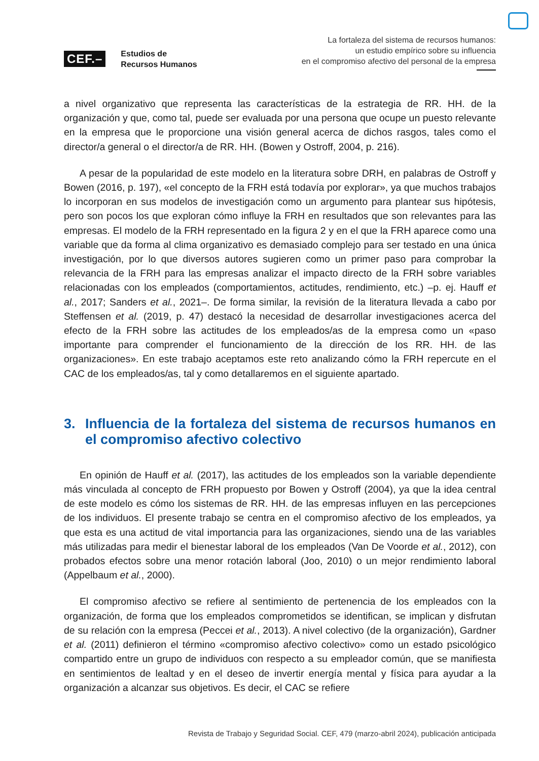CEF.–
Estudios de
Recursos Humanos
La fortaleza del sistema de recursos humanos:
un estudio empírico sobre su influencia
en el compromiso afectivo del personal de la empresa
a nivel organizativo que representa las características de la estrategia de RR. HH. de la organización y que, como tal, puede ser evaluada por una persona que ocupe un puesto relevante en la empresa que le proporcione una visión general acerca de dichos rasgos, tales como el director/a general o el director/a de RR. HH. (Bowen y Ostroff, 2004, p. 216).
A pesar de la popularidad de este modelo en la literatura sobre DRH, en palabras de Ostroff y Bowen (2016, p. 197), «el concepto de la FRH está todavía por explorar», ya que muchos trabajos lo incorporan en sus modelos de investigación como un argumento para plantear sus hipótesis, pero son pocos los que exploran cómo influye la FRH en resultados que son relevantes para las empresas. El modelo de la FRH representado en la figura 2 y en el que la FRH aparece como una variable que da forma al clima organizativo es demasiado complejo para ser testado en una única investigación, por lo que diversos autores sugieren como un primer paso para comprobar la relevancia de la FRH para las empresas analizar el impacto directo de la FRH sobre variables relacionadas con los empleados (comportamientos, actitudes, rendimiento, etc.) –p. ej. Hauff et al., 2017; Sanders et al., 2021–. De forma similar, la revisión de la literatura llevada a cabo por Steffensen et al. (2019, p. 47) destacó la necesidad de desarrollar investigaciones acerca del efecto de la FRH sobre las actitudes de los empleados/as de la empresa como un «paso importante para comprender el funcionamiento de la dirección de los RR. HH. de las organizaciones». En este trabajo aceptamos este reto analizando cómo la FRH repercute en el CAC de los empleados/as, tal y como detallaremos en el siguiente apartado.
3. Influencia de la fortaleza del sistema de recursos humanos en el compromiso afectivo colectivo
En opinión de Hauff et al. (2017), las actitudes de los empleados son la variable dependiente más vinculada al concepto de FRH propuesto por Bowen y Ostroff (2004), ya que la idea central de este modelo es cómo los sistemas de RR. HH. de las empresas influyen en las percepciones de los individuos. El presente trabajo se centra en el compromiso afectivo de los empleados, ya que esta es una actitud de vital importancia para las organizaciones, siendo una de las variables más utilizadas para medir el bienestar laboral de los empleados (Van De Voorde et al., 2012), con probados efectos sobre una menor rotación laboral (Joo, 2010) o un mejor rendimiento laboral (Appelbaum et al., 2000).
El compromiso afectivo se refiere al sentimiento de pertenencia de los empleados con la organización, de forma que los empleados comprometidos se identifican, se implican y disfrutan de su relación con la empresa (Peccei et al., 2013). A nivel colectivo (de la organización), Gardner et al. (2011) definieron el término «compromiso afectivo colectivo» como un estado psicológico compartido entre un grupo de individuos con respecto a su empleador común, que se manifiesta en sentimientos de lealtad y en el deseo de invertir energía mental y física para ayudar a la organización a alcanzar sus objetivos. Es decir, el CAC se refiere
Revista de Trabajo y Seguridad Social. CEF, 479 (marzo-abril 2024), publicación anticipada